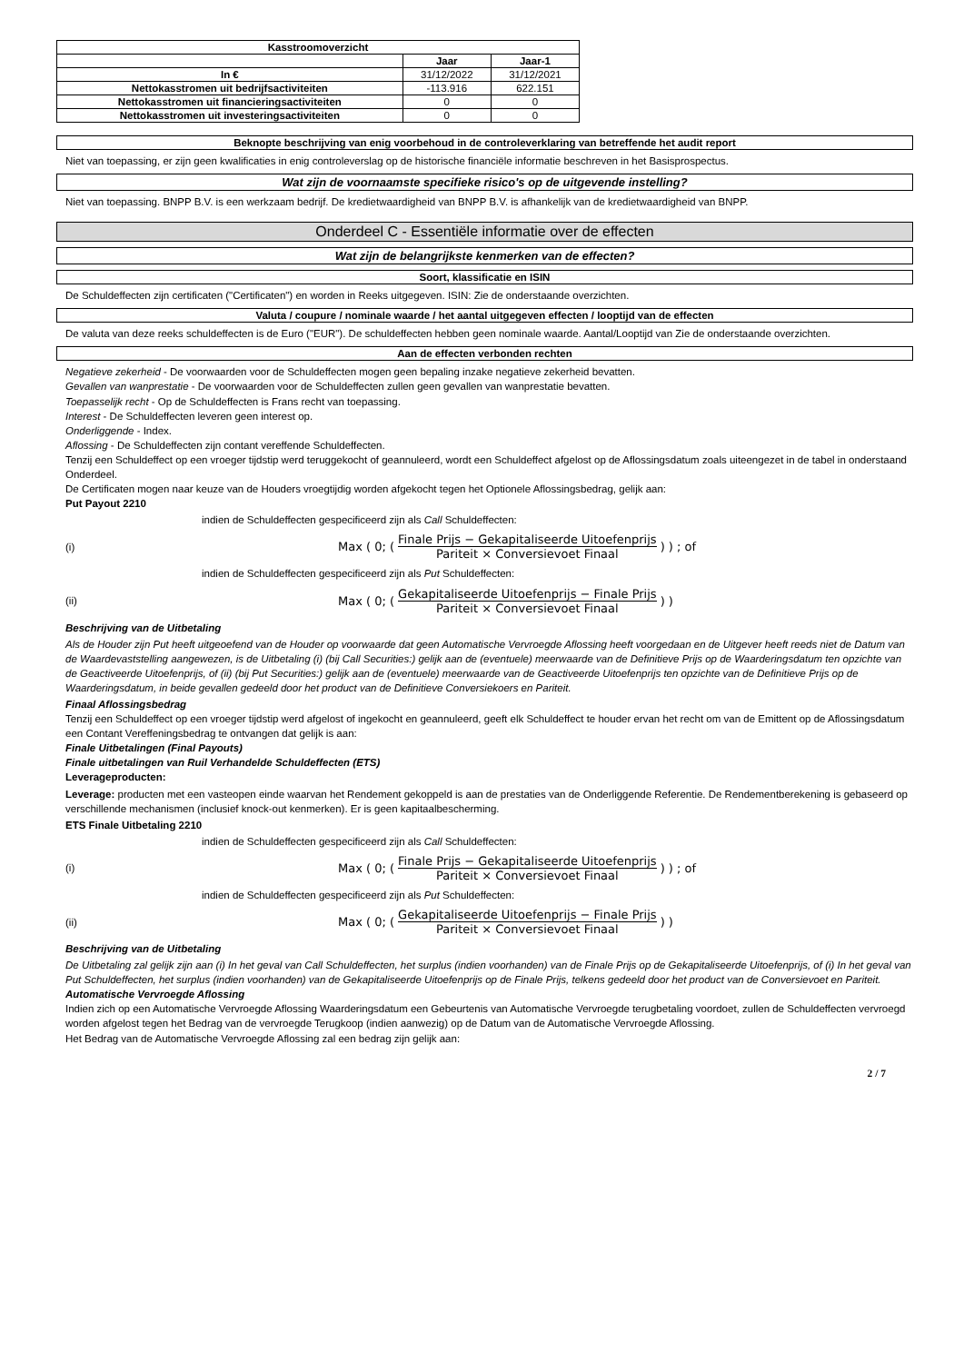| Kasstroomoverzicht | | |
| --- | --- | --- |
| | Jaar | Jaar-1 |
| In € | 31/12/2022 | 31/12/2021 |
| Nettokasstromen uit bedrijfsactiviteiten | -113.916 | 622.151 |
| Nettokasstromen uit financieringsactiviteiten | 0 | 0 |
| Nettokasstromen uit investeringsactiviteiten | 0 | 0 |
Beknopte beschrijving van enig voorbehoud in de controleverklaring van betreffende het audit report
Niet van toepassing, er zijn geen kwalificaties in enig controleverslag op de historische financiële informatie beschreven in het Basisprospectus.
Wat zijn de voornaamste specifieke risico's op de uitgevende instelling?
Niet van toepassing. BNPP B.V. is een werkzaam bedrijf. De kredietwaardigheid van BNPP B.V. is afhankelijk van de kredietwaardigheid van BNPP.
Onderdeel C - Essentiële informatie over de effecten
Wat zijn de belangrijkste kenmerken van de effecten?
Soort, klassificatie en ISIN
De Schuldeffecten zijn certificaten ("Certificaten") en worden in Reeks uitgegeven. ISIN: Zie de onderstaande overzichten.
Valuta / coupure / nominale waarde / het aantal uitgegeven effecten / looptijd van de effecten
De valuta van deze reeks schuldeffecten is de Euro ("EUR"). De schuldeffecten hebben geen nominale waarde. Aantal/Looptijd van Zie de onderstaande overzichten.
Aan de effecten verbonden rechten
Negatieve zekerheid - De voorwaarden voor de Schuldeffecten mogen geen bepaling inzake negatieve zekerheid bevatten.
Gevallen van wanprestatie - De voorwaarden voor de Schuldeffecten zullen geen gevallen van wanprestatie bevatten.
Toepasselijk recht - Op de Schuldeffecten is Frans recht van toepassing.
Interest - De Schuldeffecten leveren geen interest op.
Onderliggende - Index.
Aflossing - De Schuldeffecten zijn contant vereffende Schuldeffecten.
Tenzij een Schuldeffect op een vroeger tijdstip werd teruggekocht of geannuleerd, wordt een Schuldeffect afgelost op de Aflossingsdatum zoals uiteengezet in de tabel in onderstaand Onderdeel.
De Certificaten mogen naar keuze van de Houders vroegtijdig worden afgekocht tegen het Optionele Aflossingsbedrag, gelijk aan:
Put Payout 2210
indien de Schuldeffecten gespecificeerd zijn als Call Schuldeffecten:
(i) Max ( 0; ( Finale Prijs − Gekapitaliseerde Uitoefenprijs Pariteit × Conversievoet Finaal ) ) ; of
indien de Schuldeffecten gespecificeerd zijn als Put Schuldeffecten:
(ii) Max ( 0; ( Gekapitaliseerde Uitoefenprijs − Finale Prijs Pariteit × Conversievoet Finaal ) )
Beschrijving van de Uitbetaling
Als de Houder zijn Put heeft uitgeoefend van de Houder op voorwaarde dat geen Automatische Vervroegde Aflossing heeft voorgedaan en de Uitgever heeft reeds niet de Datum van de Waardevaststelling aangewezen, is de Uitbetaling (i) (bij Call Securities:) gelijk aan de (eventuele) meerwaarde van de Definitieve Prijs op de Waarderingsdatum ten opzichte van de Geactiveerde Uitoefenprijs, of (ii) (bij Put Securities:) gelijk aan de (eventuele) meerwaarde van de Geactiveerde Uitoefenprijs ten opzichte van de Definitieve Prijs op de Waarderingsdatum, in beide gevallen gedeeld door het product van de Definitieve Conversiekoers en Pariteit.
Finaal Aflossingsbedrag
Tenzij een Schuldeffect op een vroeger tijdstip werd afgelost of ingekocht en geannuleerd, geeft elk Schuldeffect te houder ervan het recht om van de Emittent op de Aflossingsdatum een Contant Vereffeningsbedrag te ontvangen dat gelijk is aan:
Finale Uitbetalingen (Final Payouts)
Finale uitbetalingen van Ruil Verhandelde Schuldeffecten (ETS)
Leverageproducten:
Leverage: producten met een vasteopen einde waarvan het Rendement gekoppeld is aan de prestaties van de Onderliggende Referentie. De Rendementberekening is gebaseerd op verschillende mechanismen (inclusief knock-out kenmerken). Er is geen kapitaalbescherming.
ETS Finale Uitbetaling 2210
indien de Schuldeffecten gespecificeerd zijn als Call Schuldeffecten:
(i) Max ( 0; ( Finale Prijs − Gekapitaliseerde Uitoefenprijs Pariteit × Conversievoet Finaal ) ) ; of
indien de Schuldeffecten gespecificeerd zijn als Put Schuldeffecten:
(ii) Max ( 0; ( Gekapitaliseerde Uitoefenprijs − Finale Prijs Pariteit × Conversievoet Finaal ) )
Beschrijving van de Uitbetaling
De Uitbetaling zal gelijk zijn aan (i) In het geval van Call Schuldeffecten, het surplus (indien voorhanden) van de Finale Prijs op de Gekapitaliseerde Uitoefenprijs, of (i) In het geval van Put Schuldeffecten, het surplus (indien voorhanden) van de Gekapitaliseerde Uitoefenprijs op de Finale Prijs, telkens gedeeld door het product van de Conversievoet en Pariteit.
Automatische Vervroegde Aflossing
Indien zich op een Automatische Vervroegde Aflossing Waarderingsdatum een Gebeurtenis van Automatische Vervroegde terugbetaling voordoet, zullen de Schuldeffecten vervroegd worden afgelost tegen het Bedrag van de vervroegde Terugkoop (indien aanwezig) op de Datum van de Automatische Vervroegde Aflossing.
Het Bedrag van de Automatische Vervroegde Aflossing zal een bedrag zijn gelijk aan:
2 / 7